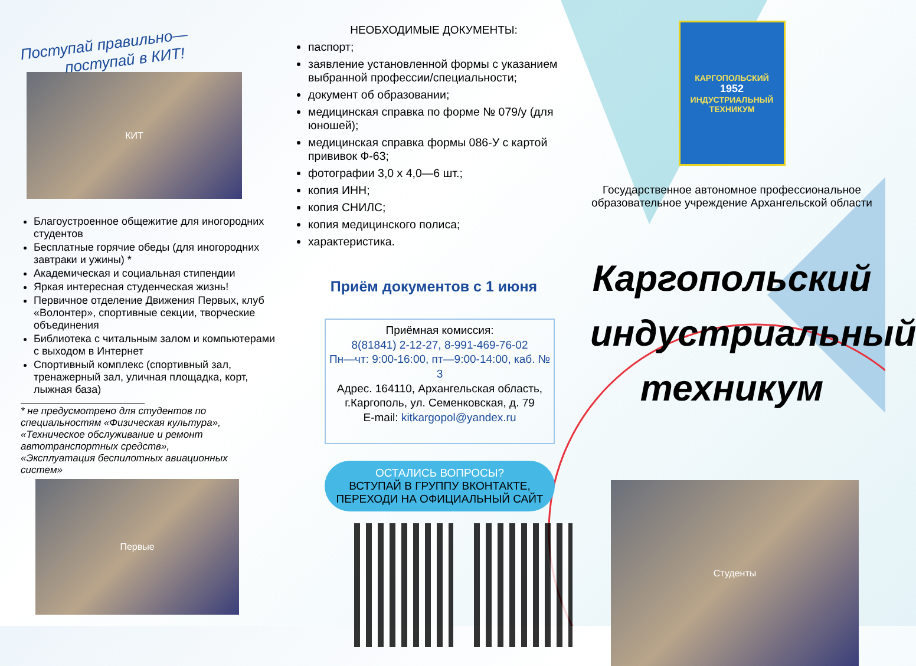Поступай правильно—
поступай в КИТ!
КИТ
Благоустроенное общежитие для иногородних студентов
Бесплатные горячие обеды (для иногородних завтраки и ужины) *
Академическая и социальная стипендии
Яркая интересная студенческая жизнь!
Первичное отделение Движения Первых, клуб «Волонтер», спортивные секции, творческие объединения
Библиотека с читальным залом и компьютерами с выходом в Интернет
Спортивный комплекс (спортивный зал, тренажерный зал, уличная площадка, корт, лыжная база)
* не предусмотрено для студентов по специальностям «Физическая культура», «Техническое обслуживание и ремонт автотранспортных средств», «Эксплуатация беспилотных авиационных систем»
Первые
НЕОБХОДИМЫЕ ДОКУМЕНТЫ:
паспорт;
заявление установленной формы с указанием выбранной профессии/специальности;
документ об образовании;
медицинская справка по форме № 079/у (для юношей);
медицинская справка формы 086-У с картой прививок Ф-63;
фотографии 3,0 х 4,0—6 шт.;
копия ИНН;
копия СНИЛС;
копия медицинского полиса;
характеристика.
Приём документов с 1 июня
Приёмная комиссия:
8(81841) 2-12-27, 8-991-469-76-02
Пн—чт: 9:00-16:00, пт—9:00-14:00, каб. № 3
Адрес. 164110, Архангельская область,
г.Каргополь, ул. Семенковская, д. 79
E-mail: kitkargopol@yandex.ru
ОСТАЛИСЬ ВОПРОСЫ?
ВСТУПАЙ В ГРУППУ ВКОНТАКТЕ,
ПЕРЕХОДИ НА ОФИЦИАЛЬНЫЙ САЙТ
КАРГОПОЛЬСКИЙ
1952
ИНДУСТРИАЛЬНЫЙ
ТЕХНИКУМ
Государственное автономное профессиональное образовательное учреждение Архангельской области
Каргопольский индустриальный техникум
Студенты